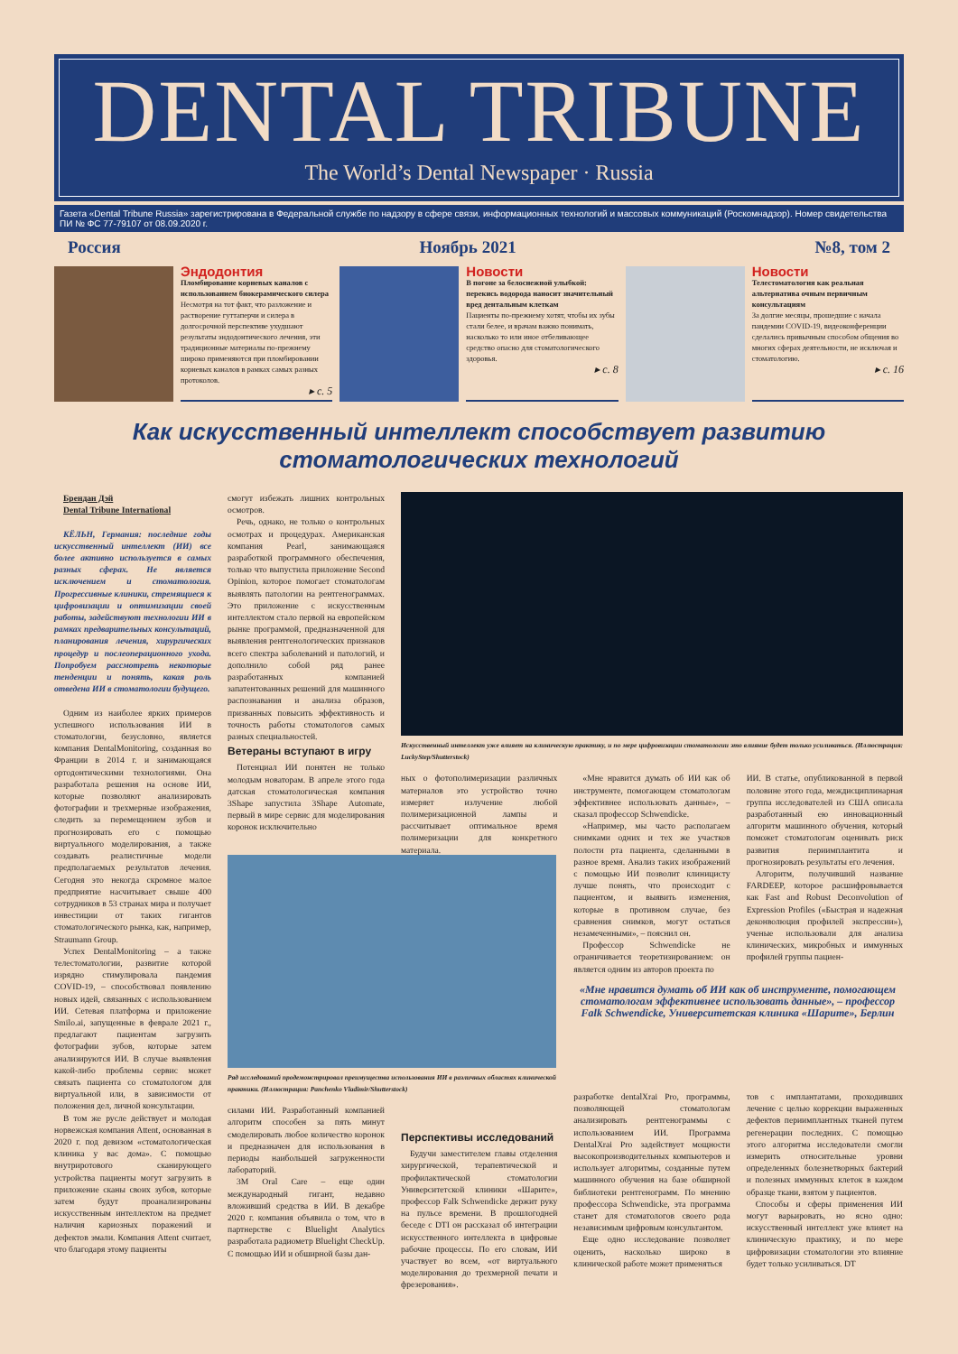DENTAL TRIBUNE
The World’s Dental Newspaper · Russia
Газета «Dental Tribune Russia» зарегистрирована в Федеральной службе по надзору в сфере связи, информационных технологий и массовых коммуникаций (Роскомнадзор). Номер свидетельства ПИ № ФС 77-79107 от 08.09.2020 г.
Россия Ноябрь 2021 №8, том 2
Эндодонтия
Пломбирование корневых каналов с использованием биокерамического силера
Несмотря на тот факт, что разложение и растворение гуттаперчи и силера в долгосрочной перспективе ухудшают результаты эндодонтического лечения, эти традиционные материалы по-прежнему широко применяются при пломбировании корневых каналов в рамках самых разных протоколов.
▸ с. 5
Новости
В погоне за белоснежной улыбкой: перекись водорода наносит значительный вред дентальным клеткам
Пациенты по-прежнему хотят, чтобы их зубы стали белее, и врачам важно понимать, насколько то или иное отбеливающее средство опасно для стоматологического здоровья.
▸ с. 8
Новости
Телестоматология как реальная альтернатива очным первичным консультациям
За долгие месяцы, прошедшие с начала пандемии COVID-19, видеоконференции сделались привычным способом общения во многих сферах деятельности, не исключая и стоматологию.
▸ с. 16
Как искусственный интеллект способствует развитию
стоматологических технологий
Брендан Дэй
Dental Tribune International
КЁЛЬН, Германия: последние годы искусственный интеллект (ИИ) все более активно используется в самых разных сферах. Не является исключением и стоматология. Прогрессивные клиники, стремящиеся к цифровизации и оптимизации своей работы, задействуют технологии ИИ в рамках предварительных консультаций, планирования лечения, хирургических процедур и послеоперационного ухода. Попробуем рассмотреть некоторые тенденции и понять, какая роль отведена ИИ в стоматологии будущего.
Одним из наиболее ярких примеров успешного использования ИИ в стоматологии, безусловно, является компания DentalMonitoring, созданная во Франции в 2014 г. и занимающаяся ортодонтическими технологиями. Она разработала решения на основе ИИ, которые позволяют анализировать фотографии и трехмерные изображения, следить за перемещением зубов и прогнозировать его с помощью виртуального моделирования, а также создавать реалистичные модели предполагаемых результатов лечения. Сегодня это некогда скромное малое предприятие насчитывает свыше 400 сотрудников в 53 странах мира и получает инвестиции от таких гигантов стоматологического рынка, как, например, Straumann Group.
Успех DentalMonitoring – а также телестоматологии, развитие которой изрядно стимулировала пандемия COVID-19, – способствовал появлению новых идей, связанных с использованием ИИ. Сетевая платформа и приложение Smilo.ai, запущенные в феврале 2021 г., предлагают пациентам загрузить фотографии зубов, которые затем анализируются ИИ. В случае выявления какой-либо проблемы сервис может связать пациента со стоматологом для виртуальной или, в зависимости от положения дел, личной консультации.
В том же русле действует и молодая норвежская компания Attent, основанная в 2020 г. под девизом «стоматологическая клиника у вас дома». С помощью внутриротового сканирующего устройства пациенты могут загрузить в приложение сканы своих зубов, которые затем будут проанализированы искусственным интеллектом на предмет наличия кариозных поражений и дефектов эмали. Компания Attent считает, что благодаря этому пациенты
смогут избежать лишних контрольных осмотров.
Речь, однако, не только о контрольных осмотрах и процедурах. Американская компания Pearl, занимающаяся разработкой программного обеспечения, только что выпустила приложение Second Opinion, которое помогает стоматологам выявлять патологии на рентгенограммах. Это приложение с искусственным интеллектом стало первой на европейском рынке программой, предназначенной для выявления рентгенологических признаков всего спектра заболеваний и патологий, и дополнило собой ряд ранее разработанных компанией запатентованных решений для машинного распознавания и анализа образов, призванных повысить эффективность и точность работы стоматологов самых разных специальностей.
Ветераны вступают в игру
Потенциал ИИ понятен не только молодым новаторам. В апреле этого года датская стоматологическая компания 3Shape запустила 3Shape Automate, первый в мире сервис для моделирования коронок исключительно
Ряд исследований продемонстрировал преимущества использования ИИ в различных областях клинической практики. (Иллюстрация: Panchenko Vladimir/Shutterstock)
силами ИИ. Разработанный компанией алгоритм способен за пять минут смоделировать любое количество коронок и предназначен для использования в периоды наибольшей загруженности лабораторий.
3M Oral Care – еще один международный гигант, недавно вложивший средства в ИИ. В декабре 2020 г. компания объявила о том, что в партнерстве с Bluelight Analytics разработала радиометр Bluelight CheckUp. С помощью ИИ и обширной базы дан-
Искусственный интеллект уже влияет на клиническую практику, и по мере цифровизации стоматологии это влияние будет только усиливаться. (Иллюстрация: LuckyStep/Shutterstock)
ных о фотополимеризации различных материалов это устройство точно измеряет излучение любой полимеризационной лампы и рассчитывает оптимальное время полимеризации для конкретного материала.
«Мне нравится думать об ИИ как об инструменте, помогающем стоматологам эффективнее использовать данные», – сказал профессор Schwendicke.
«Например, мы часто располагаем снимками одних и тех же участков полости рта пациента, сделанными в разное время. Анализ таких изображений с помощью ИИ позволит клиницисту лучше понять, что происходит с пациентом, и выявить изменения, которые в противном случае, без сравнения снимков, могут остаться незамеченными», – пояснил он.
Профессор Schwendicke не ограничивается теоретизированием: он является одним из авторов проекта по
ИИ. В статье, опубликованной в первой половине этого года, междисциплинарная группа исследователей из США описала разработанный ею инновационный алгоритм машинного обучения, который поможет стоматологам оценивать риск развития периимплантита и прогнозировать результаты его лечения.
Алгоритм, получивший название FARDEEP, которое расшифровывается как Fast and Robust Deconvolution of Expression Profiles («Быстрая и надежная деконволюция профилей экспрессии»), ученые использовали для анализа клинических, микробных и иммунных профилей группы пациен-
«Мне нравится думать об ИИ как об инструменте, помогающем стоматологам эффективнее использовать данные», – профессор Falk Schwendicke, Университетская клиника «Шарите», Берлин
Перспективы исследований
Будучи заместителем главы отделения хирургической, терапевтической и профилактической стоматологии Университетской клиники «Шарите», профессор Falk Schwendicke держит руку на пульсе времени. В прошлогодней беседе с DTI он рассказал об интеграции искусственного интеллекта в цифровые рабочие процессы. По его словам, ИИ участвует во всем, «от виртуального моделирования до трехмерной печати и фрезерования».
разработке dentalXrai Pro, программы, позволяющей стоматологам анализировать рентгенограммы с использованием ИИ. Программа DentalXrai Pro задействует мощности высокопроизводительных компьютеров и использует алгоритмы, созданные путем машинного обучения на базе обширной библиотеки рентгенограмм. По мнению профессора Schwendicke, эта программа станет для стоматологов своего рода независимым цифровым консультантом.
Еще одно исследование позволяет оценить, насколько широко в клинической работе может применяться
тов с имплантатами, проходивших лечение с целью коррекции выраженных дефектов периимплантных тканей путем регенерации последних. С помощью этого алгоритма исследователи смогли измерить относительные уровни определенных болезнетворных бактерий и полезных иммунных клеток в каждом образце ткани, взятом у пациентов.
Способы и сферы применения ИИ могут варьировать, но ясно одно: искусственный интеллект уже влияет на клиническую практику, и по мере цифровизации стоматологии это влияние будет только усиливаться. DT